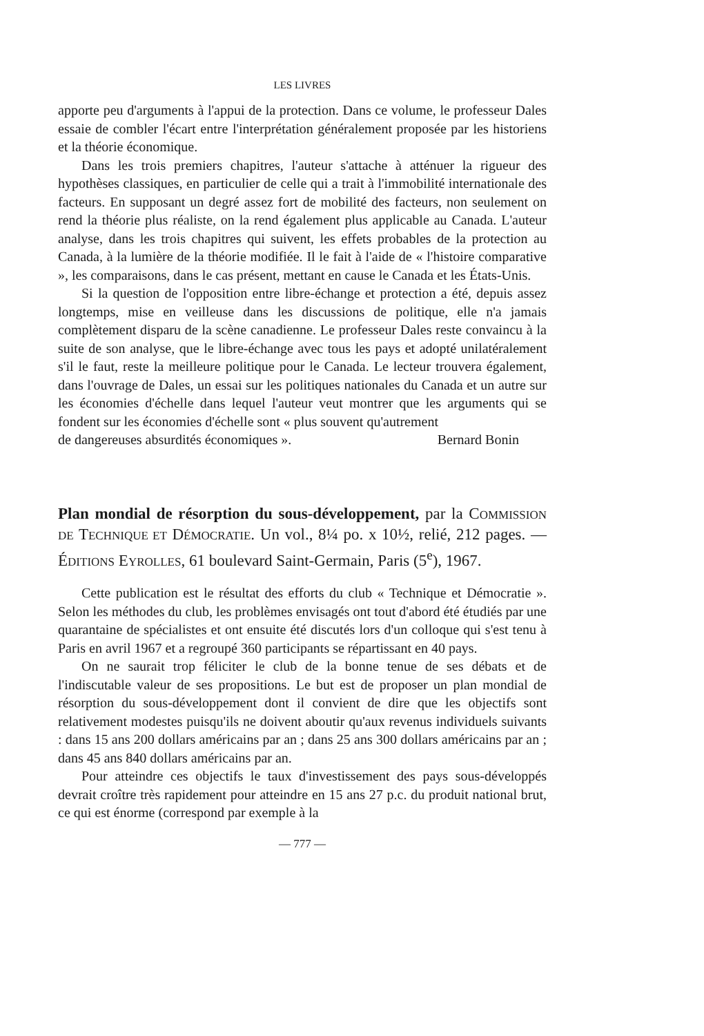LES LIVRES
apporte peu d'arguments à l'appui de la protection. Dans ce volume, le professeur Dales essaie de combler l'écart entre l'interprétation généralement proposée par les historiens et la théorie économique.
Dans les trois premiers chapitres, l'auteur s'attache à atténuer la rigueur des hypothèses classiques, en particulier de celle qui a trait à l'immobilité internationale des facteurs. En supposant un degré assez fort de mobilité des facteurs, non seulement on rend la théorie plus réaliste, on la rend également plus applicable au Canada. L'auteur analyse, dans les trois chapitres qui suivent, les effets probables de la protection au Canada, à la lumière de la théorie modifiée. Il le fait à l'aide de « l'histoire comparative », les comparaisons, dans le cas présent, mettant en cause le Canada et les États-Unis.
Si la question de l'opposition entre libre-échange et protection a été, depuis assez longtemps, mise en veilleuse dans les discussions de politique, elle n'a jamais complètement disparu de la scène canadienne. Le professeur Dales reste convaincu à la suite de son analyse, que le libre-échange avec tous les pays et adopté unilatéralement s'il le faut, reste la meilleure politique pour le Canada. Le lecteur trouvera également, dans l'ouvrage de Dales, un essai sur les politiques nationales du Canada et un autre sur les économies d'échelle dans lequel l'auteur veut montrer que les arguments qui se fondent sur les économies d'échelle sont « plus souvent qu'autrement
de dangereuses absurdités économiques ». Bernard Bonin
Plan mondial de résorption du sous-développement, par la COMMISSION DE TECHNIQUE ET DÉMOCRATIE. Un vol., 8¼ po. x 10½, relié, 212 pages. — ÉDITIONS EYROLLES, 61 boulevard Saint-Germain, Paris (5<sup>e</sup>), 1967.
Cette publication est le résultat des efforts du club « Technique et Démocratie ». Selon les méthodes du club, les problèmes envisagés ont tout d'abord été étudiés par une quarantaine de spécialistes et ont ensuite été discutés lors d'un colloque qui s'est tenu à Paris en avril 1967 et a regroupé 360 participants se répartissant en 40 pays.
On ne saurait trop féliciter le club de la bonne tenue de ses débats et de l'indiscutable valeur de ses propositions. Le but est de proposer un plan mondial de résorption du sous-développement dont il convient de dire que les objectifs sont relativement modestes puisqu'ils ne doivent aboutir qu'aux revenus individuels suivants : dans 15 ans 200 dollars américains par an ; dans 25 ans 300 dollars américains par an ; dans 45 ans 840 dollars américains par an.
Pour atteindre ces objectifs le taux d'investissement des pays sous-développés devrait croître très rapidement pour atteindre en 15 ans 27 p.c. du produit national brut, ce qui est énorme (correspond par exemple à la
— 777 —